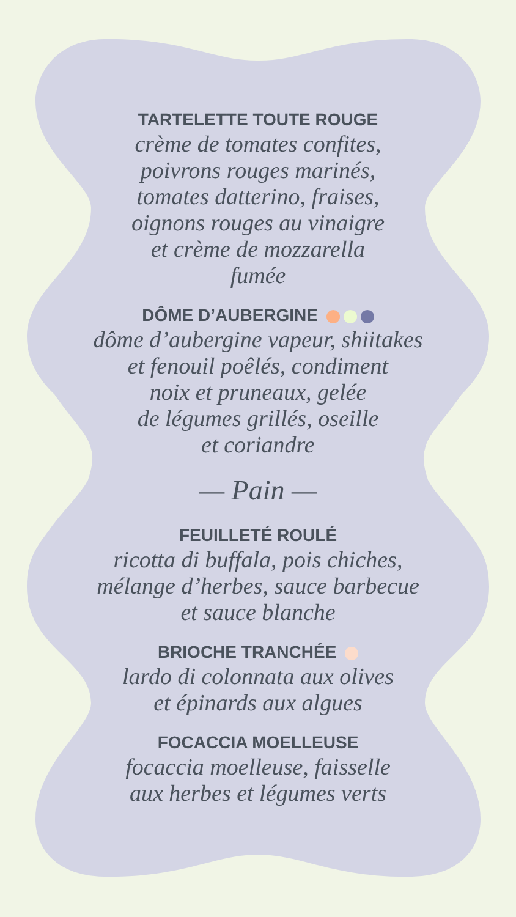TARTELETTE TOUTE ROUGE
crème de tomates confites,
poivrons rouges marinés,
tomates datterino, fraises,
oignons rouges au vinaigre
et crème de mozzarella
fumée
DÔME D’AUBERGINE
dôme d’aubergine vapeur, shiitakes
et fenouil poêlés, condiment
noix et pruneaux, gelée
de légumes grillés, oseille
et coriandre
— Pain —
FEUILLETÉ ROULÉ
ricotta di buffala, pois chiches,
mélange d’herbes, sauce barbecue
et sauce blanche
BRIOCHE TRANCHÉE
lardo di colonnata aux olives
et épinards aux algues
FOCACCIA MOELLEUSE
focaccia moelleuse, faisselle
aux herbes et légumes verts